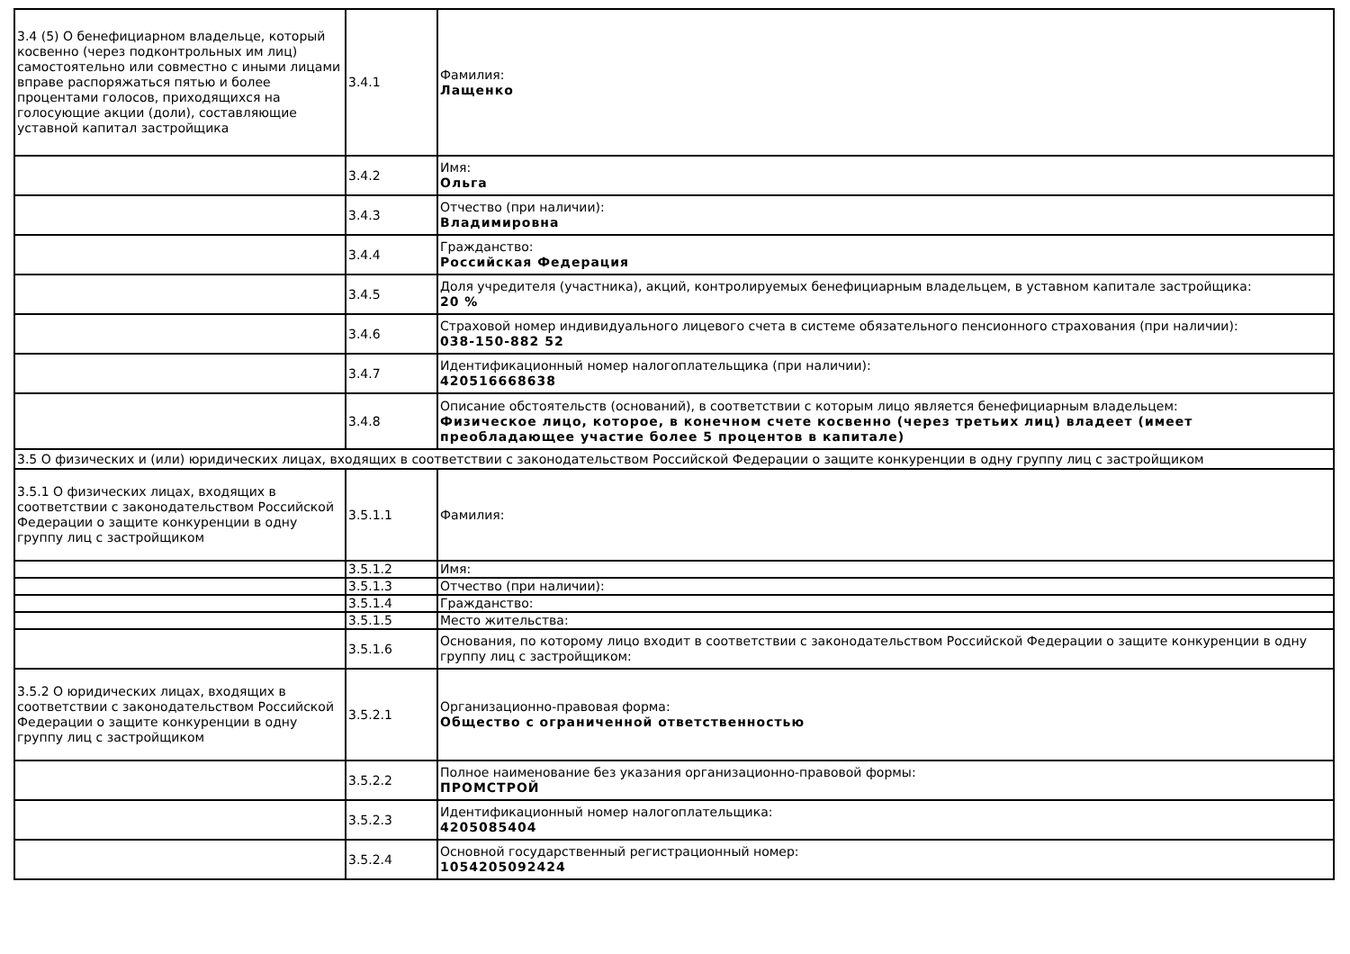| 3.4 (5) О бенефициарном владельце, который косвенно (через подконтрольных им лиц) самостоятельно или совместно с иными лицами вправе распоряжаться пятью и более процентами голосов, приходящихся на голосующие акции (доли), составляющие уставной капитал застройщика | 3.4.1 | Фамилия: Лащенко |
| | 3.4.2 | Имя: Ольга |
| | 3.4.3 | Отчество (при наличии): Владимировна |
| | 3.4.4 | Гражданство: Российская Федерация |
| | 3.4.5 | Доля учредителя (участника), акций, контролируемых бенефициарным владельцем, в уставном капитале застройщика: 20 % |
| | 3.4.6 | Страховой номер индивидуального лицевого счета в системе обязательного пенсионного страхования (при наличии): 038-150-882 52 |
| | 3.4.7 | Идентификационный номер налогоплательщика (при наличии): 420516668638 |
| | 3.4.8 | Описание обстоятельств (оснований), в соответствии с которым лицо является бенефициарным владельцем: Физическое лицо, которое, в конечном счете косвенно (через третьих лиц) владеет (имеет преобладающее участие более 5 процентов в капитале) |
| 3.5 О физических и (или) юридических лицах, входящих в соответствии с законодательством Российской Федерации о защите конкуренции в одну группу лиц с застройщиком | | |
| 3.5.1 О физических лицах, входящих в соответствии с законодательством Российской Федерации о защите конкуренции в одну группу лиц с застройщиком | 3.5.1.1 | Фамилия: |
| | 3.5.1.2 | Имя: |
| | 3.5.1.3 | Отчество (при наличии): |
| | 3.5.1.4 | Гражданство: |
| | 3.5.1.5 | Место жительства: |
| | 3.5.1.6 | Основания, по которому лицо входит в соответствии с законодательством Российской Федерации о защите конкуренции в одну группу лиц с застройщиком: |
| 3.5.2 О юридических лицах, входящих в соответствии с законодательством Российской Федерации о защите конкуренции в одну группу лиц с застройщиком | 3.5.2.1 | Организационно-правовая форма: Общество с ограниченной ответственностью |
| | 3.5.2.2 | Полное наименование без указания организационно-правовой формы: ПРОМСТРОЙ |
| | 3.5.2.3 | Идентификационный номер налогоплательщика: 4205085404 |
| | 3.5.2.4 | Основной государственный регистрационный номер: 1054205092424 |